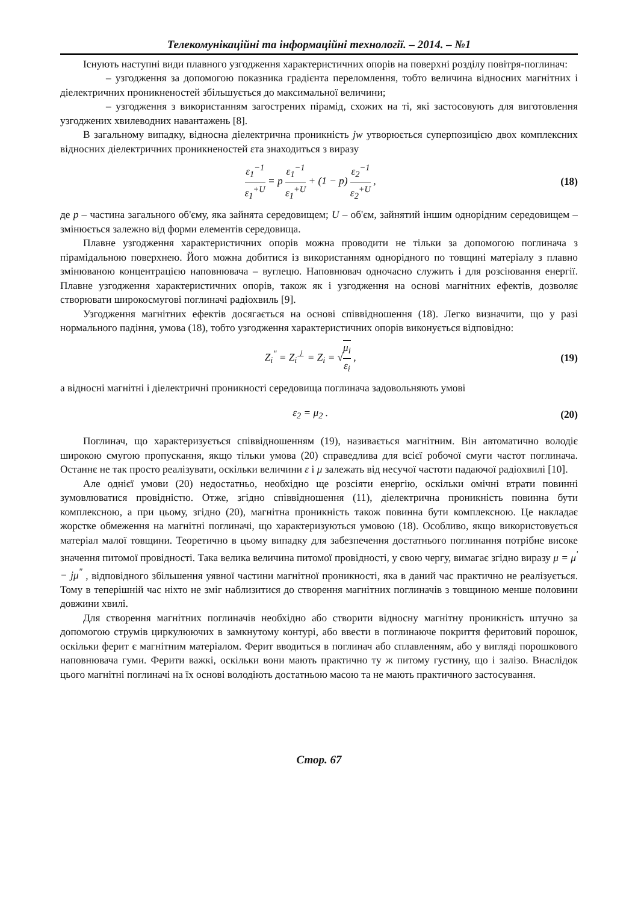Телекомунікаційні та інформаційні технології. – 2014. – №1
Існують наступні види плавного узгодження характеристичних опорів на поверхні розділу повітря-поглинач:
– узгодження за допомогою показника градієнта переломлення, тобто величина відносних магнітних і діелектричних проникненостей збільшується до максимальної величини;
– узгодження з використанням загострених пірамід, схожих на ті, які застосовують для виготовлення узгоджених хвилеводних навантажень [8].
В загальному випадку, відносна діелектрична проникність jw утворюється суперпозицією двох комплексних відносних діелектричних проникненостей εта знаходиться з виразу
ε<sub>1</sub><sup>−1</sup> ε<sub>1</sub><sup>+U</sup> = p ε<sub>1</sub><sup>−1</sup> ε<sub>1</sub><sup>+U</sup> + (1 − p) ε<sub>2</sub><sup>−1</sup> ε<sub>2</sub><sup>+U</sup> ,
(18)
де p – частина загального об'єму, яка зайнята середовищем; U – об'єм, зайнятий іншим однорідним середовищем – змінюється залежно від форми елементів середовища.
Плавне узгодження характеристичних опорів можна проводити не тільки за допомогою поглинача з пірамідальною поверхнею. Його можна добитися із використанням однорідного по товщині матеріалу з плавно змінюваною концентрацією наповнювача – вуглецю. Наповнювач одночасно служить і для розсіювання енергії. Плавне узгодження характеристичних опорів, також як і узгодження на основі магнітних ефектів, дозволяє створювати широкосмугові поглиначі радіохвиль [9].
Узгодження магнітних ефектів досягається на основі співвідношення (18). Легко визначити, що у разі нормального падіння, умова (18), тобто узгодження характеристичних опорів виконується відповідно:
Z<sub>i</sub><sup>"</sup> = Z<sub>i</sub><sup>⊥</sup> = Z<sub>i</sub> = √μ<sub>i</sub> ε<sub>i</sub> , (19)
а відносні магнітні і діелектричні проникності середовища поглинача задовольняють умові
ε<sub>2</sub> = μ<sub>2</sub> . (20)
Поглинач, що характеризується співвідношенням (19), називається магнітним. Він автоматично володіє широкою смугою пропускання, якщо тільки умова (20) справедлива для всієї робочої смуги частот поглинача. Останнє не так просто реалізувати, оскільки величини ε і μ залежать від несучої частоти падаючої радіохвилі [10].
Але однієї умови (20) недостатньо, необхідно ще розсіяти енергію, оскільки омічні втрати повинні зумовлюватися провідністю. Отже, згідно співвідношення (11), діелектрична проникність повинна бути комплексною, а при цьому, згідно (20), магнітна проникність також повинна бути комплексною. Це накладає жорстке обмеження на магнітні поглиначі, що характеризуються умовою (18). Особливо, якщо використовується матеріал малої товщини. Теоретично в цьому випадку для забезпечення достатнього поглинання потрібне високе значення питомої провідності. Така велика величина питомої провідності, у свою чергу, вимагає згідно виразу μ = μ<sup>'</sup> − jμ<sup>"</sup> , відповідного збільшення уявної частини магнітної проникності, яка в даний час практично не реалізується. Тому в теперішній час ніхто не зміг наблизитися до створення магнітних поглиначів з товщиною менше половини довжини хвилі.
Для створення магнітних поглиначів необхідно або створити відносну магнітну проникність штучно за допомогою струмів циркулюючих в замкнутому контурі, або ввести в поглинаюче покриття феритовий порошок, оскільки ферит є магнітним матеріалом. Ферит вводиться в поглинач або сплавленням, або у вигляді порошкового наповнювача гуми. Ферити важкі, оскільки вони мають практично ту ж питому густину, що і залізо. Внаслідок цього магнітні поглиначі на їх основі володіють достатньою масою та не мають практичного застосування.
Стор. 67